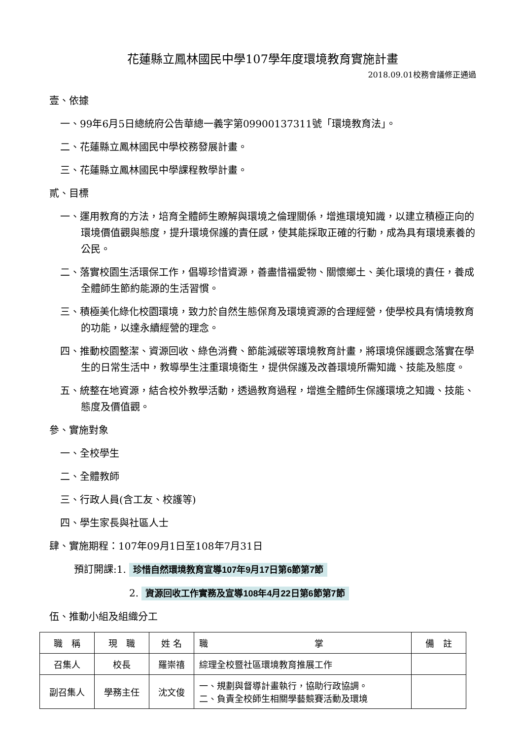花蓮縣立鳳林國民中學107學年度環境教育實施計畫
2018.09.01校務會議修正通過
壹、依據
一、99年6月5日總統府公告華總一義字第09900137311號「環境教育法」。
二、花蓮縣立鳳林國民中學校務發展計畫。
三、花蓮縣立鳳林國民中學課程教學計畫。
貳、目標
一、運用教育的方法，培育全體師生瞭解與環境之倫理關係，增進環境知識，以建立積極正向的環境價值觀與態度，提升環境保護的責任感，使其能採取正確的行動，成為具有環境素養的公民。
二、落實校園生活環保工作，倡導珍惜資源，善盡惜福愛物、關懷鄉土、美化環境的責任，養成全體師生節約能源的生活習慣。
三、積極美化綠化校園環境，致力於自然生態保育及環境資源的合理經營，使學校具有情境教育的功能，以達永續經營的理念。
四、推動校園整潔、資源回收、綠色消費、節能減碳等環境教育計畫，將環境保護觀念落實在學生的日常生活中，教導學生注重環境衛生，提供保護及改善環境所需知識、技能及態度。
五、統整在地資源，結合校外教學活動，透過教育過程，增進全體師生保護環境之知識、技能、態度及價值觀。
參、實施對象
一、全校學生
二、全體教師
三、行政人員(含工友、校護等)
四、學生家長與社區人士
肆、實施期程：107年09月1日至108年7月31日
預訂開課:1. 珍惜自然環境教育宣導107年9月17日第6節第7節
2. 資源回收工作實務及宣導108年4月22日第6節第7節
伍、推動小組及組織分工
| 職 稱 | 現 職 | 姓 名 | 職 掌 | 備 註 |
| --- | --- | --- | --- | --- |
| 召集人 | 校長 | 羅崇禧 | 綜理全校暨社區環境教育推展工作 | |
| 副召集人 | 學務主任 | 沈文俊 | 一、規劃與督導計畫執行，協助行政協調。 二、負責全校師生相關學藝競賽活動及環境 | |